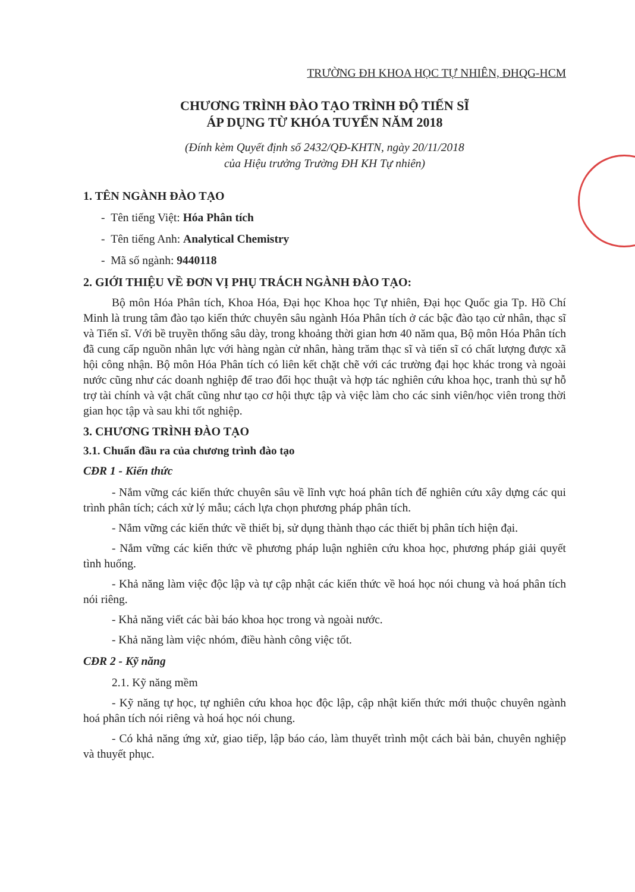TRƯỜNG ĐH KHOA HỌC TỰ NHIÊN, ĐHQG-HCM
CHƯƠNG TRÌNH ĐÀO TẠO TRÌNH ĐỘ TIẾN SĨ
ÁP DỤNG TỪ KHÓA TUYỂN NĂM 2018
(Đính kèm Quyết định số 2432/QĐ-KHTN, ngày 20/11/2018
của Hiệu trưởng Trường ĐH KH Tự nhiên)
1. TÊN NGÀNH ĐÀO TẠO
- Tên tiếng Việt: Hóa Phân tích
- Tên tiếng Anh: Analytical Chemistry
- Mã số ngành: 9440118
2. GIỚI THIỆU VỀ ĐƠN VỊ PHỤ TRÁCH NGÀNH ĐÀO TẠO:
Bộ môn Hóa Phân tích, Khoa Hóa, Đại học Khoa học Tự nhiên, Đại học Quốc gia Tp. Hồ Chí Minh là trung tâm đào tạo kiến thức chuyên sâu ngành Hóa Phân tích ở các bậc đào tạo cử nhân, thạc sĩ và Tiến sĩ. Với bề truyền thống sâu dày, trong khoảng thời gian hơn 40 năm qua, Bộ môn Hóa Phân tích đã cung cấp nguồn nhân lực với hàng ngàn cử nhân, hàng trăm thạc sĩ và tiến sĩ có chất lượng được xã hội công nhận. Bộ môn Hóa Phân tích có liên kết chặt chẽ với các trường đại học khác trong và ngoài nước cũng như các doanh nghiệp để trao đổi học thuật và hợp tác nghiên cứu khoa học, tranh thủ sự hỗ trợ tài chính và vật chất cũng như tạo cơ hội thực tập và việc làm cho các sinh viên/học viên trong thời gian học tập và sau khi tốt nghiệp.
3. CHƯƠNG TRÌNH ĐÀO TẠO
3.1. Chuẩn đầu ra của chương trình đào tạo
CĐR 1 - Kiến thức
- Nắm vững các kiến thức chuyên sâu về lĩnh vực hoá phân tích để nghiên cứu xây dựng các qui trình phân tích; cách xử lý mẫu; cách lựa chọn phương pháp phân tích.
- Nắm vững các kiến thức về thiết bị, sử dụng thành thạo các thiết bị phân tích hiện đại.
- Nắm vững các kiến thức về phương pháp luận nghiên cứu khoa học, phương pháp giải quyết tình huống.
- Khả năng làm việc độc lập và tự cập nhật các kiến thức về hoá học nói chung và hoá phân tích nói riêng.
- Khả năng viết các bài báo khoa học trong và ngoài nước.
- Khả năng làm việc nhóm, điều hành công việc tốt.
CĐR 2 - Kỹ năng
2.1. Kỹ năng mềm
- Kỹ năng tự học, tự nghiên cứu khoa học độc lập, cập nhật kiến thức mới thuộc chuyên ngành hoá phân tích nói riêng và hoá học nói chung.
- Có khả năng ứng xử, giao tiếp, lập báo cáo, làm thuyết trình một cách bài bản, chuyên nghiệp và thuyết phục.